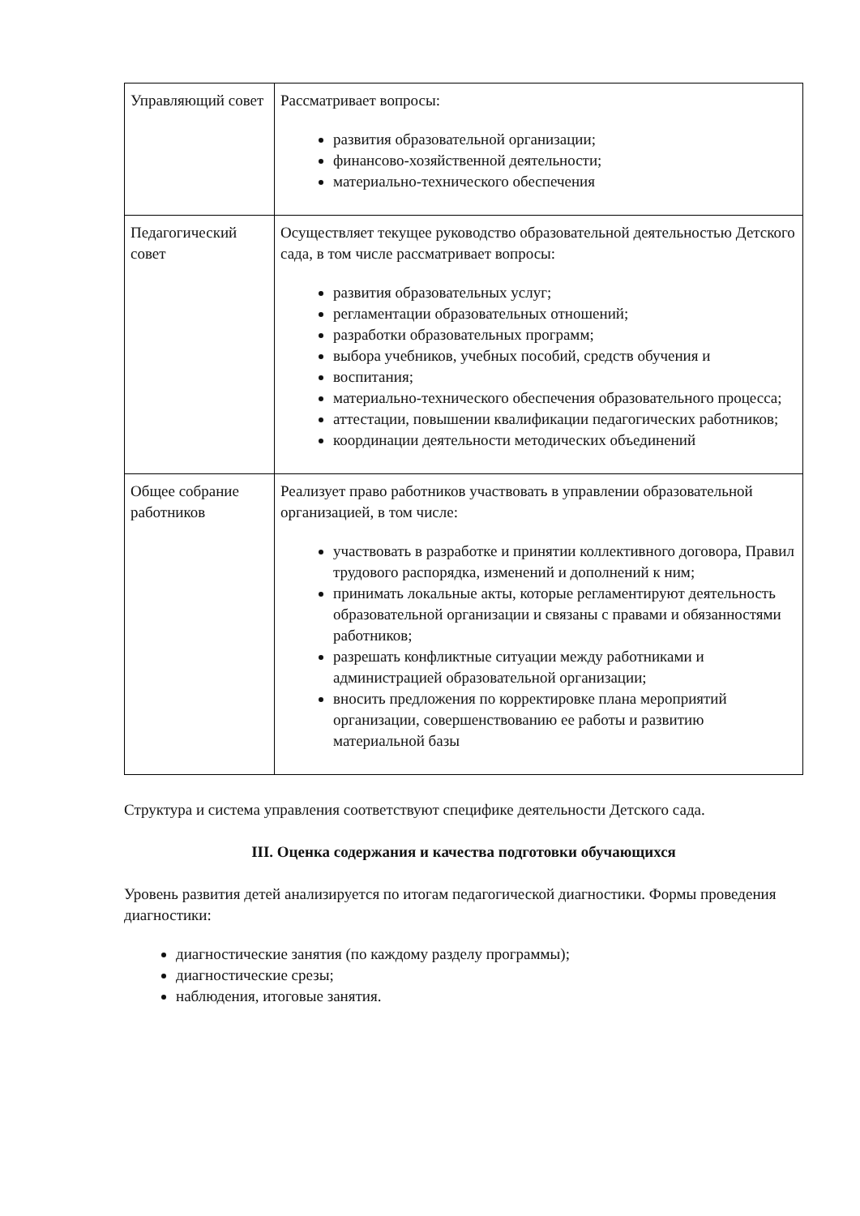| Управляющий совет | Рассматривает вопросы: развития образовательной организации; финансово-хозяйственной деятельности; материально-технического обеспечения |
| Педагогический совет | Осуществляет текущее руководство образовательной деятельностью Детского сада, в том числе рассматривает вопросы: развития образовательных услуг; регламентации образовательных отношений; разработки образовательных программ; выбора учебников, учебных пособий, средств обучения и воспитания; материально-технического обеспечения образовательного процесса; аттестации, повышении квалификации педагогических работников; координации деятельности методических объединений |
| Общее собрание работников | Реализует право работников участвовать в управлении образовательной организацией, в том числе: участвовать в разработке и принятии коллективного договора, Правил трудового распорядка, изменений и дополнений к ним; принимать локальные акты, которые регламентируют деятельность образовательной организации и связаны с правами и обязанностями работников; разрешать конфликтные ситуации между работниками и администрацией образовательной организации; вносить предложения по корректировке плана мероприятий организации, совершенствованию ее работы и развитию материальной базы |
Структура и система управления соответствуют специфике деятельности Детского сада.
III. Оценка содержания и качества подготовки обучающихся
Уровень развития детей анализируется по итогам педагогической диагностики. Формы проведения диагностики:
диагностические занятия (по каждому разделу программы);
диагностические срезы;
наблюдения, итоговые занятия.